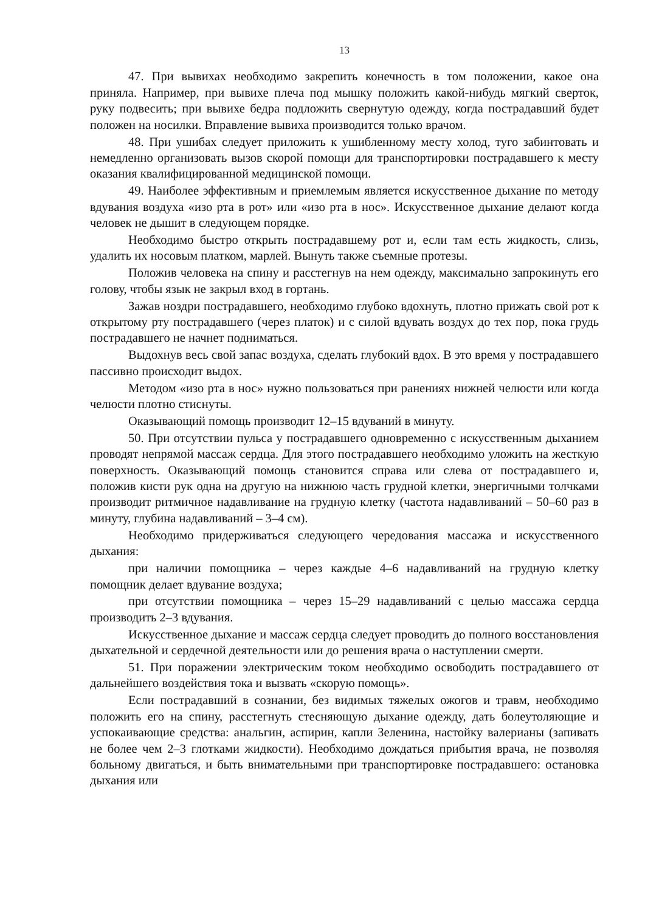13
47. При вывихах необходимо закрепить конечность в том положении, какое она приняла. Например, при вывихе плеча под мышку положить какой-нибудь мягкий сверток, руку подвесить; при вывихе бедра подложить свернутую одежду, когда пострадавший будет положен на носилки. Вправление вывиха производится только врачом.
48. При ушибах следует приложить к ушибленному месту холод, туго забинтовать и немедленно организовать вызов скорой помощи для транспортировки пострадавшего к месту оказания квалифицированной медицинской помощи.
49. Наиболее эффективным и приемлемым является искусственное дыхание по методу вдувания воздуха «изо рта в рот» или «изо рта в нос». Искусственное дыхание делают когда человек не дышит в следующем порядке.
Необходимо быстро открыть пострадавшему рот и, если там есть жидкость, слизь, удалить их носовым платком, марлей. Вынуть также съемные протезы.
Положив человека на спину и расстегнув на нем одежду, максимально запрокинуть его голову, чтобы язык не закрыл вход в гортань.
Зажав ноздри пострадавшего, необходимо глубоко вдохнуть, плотно прижать свой рот к открытому рту пострадавшего (через платок) и с силой вдувать воздух до тех пор, пока грудь пострадавшего не начнет подниматься.
Выдохнув весь свой запас воздуха, сделать глубокий вдох. В это время у пострадавшего пассивно происходит выдох.
Методом «изо рта в нос» нужно пользоваться при ранениях нижней челюсти или когда челюсти плотно стиснуты.
Оказывающий помощь производит 12–15 вдуваний в минуту.
50. При отсутствии пульса у пострадавшего одновременно с искусственным дыханием проводят непрямой массаж сердца. Для этого пострадавшего необходимо уложить на жесткую поверхность. Оказывающий помощь становится справа или слева от пострадавшего и, положив кисти рук одна на другую на нижнюю часть грудной клетки, энергичными толчками производит ритмичное надавливание на грудную клетку (частота надавливаний – 50–60 раз в минуту, глубина надавливаний – 3–4 см).
Необходимо придерживаться следующего чередования массажа и искусственного дыхания:
при наличии помощника – через каждые 4–6 надавливаний на грудную клетку помощник делает вдувание воздуха;
при отсутствии помощника – через 15–29 надавливаний с целью массажа сердца производить 2–3 вдувания.
Искусственное дыхание и массаж сердца следует проводить до полного восстановления дыхательной и сердечной деятельности или до решения врача о наступлении смерти.
51. При поражении электрическим током необходимо освободить пострадавшего от дальнейшего воздействия тока и вызвать «скорую помощь».
Если пострадавший в сознании, без видимых тяжелых ожогов и травм, необходимо положить его на спину, расстегнуть стесняющую дыхание одежду, дать болеутоляющие и успокаивающие средства: анальгин, аспирин, капли Зеленина, настойку валерианы (запивать не более чем 2–3 глотками жидкости). Необходимо дождаться прибытия врача, не позволяя больному двигаться, и быть внимательными при транспортировке пострадавшего: остановка дыхания или